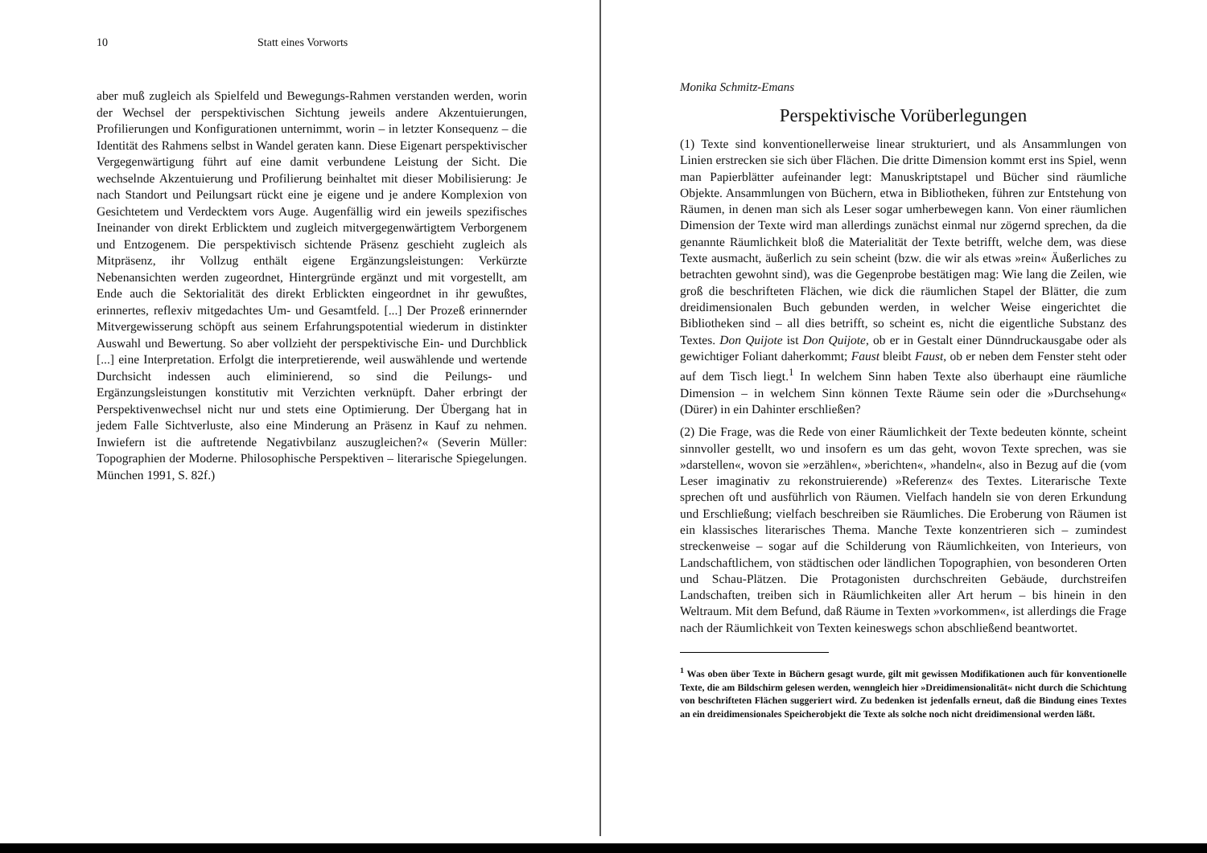10 Statt eines Vorworts
aber muß zugleich als Spielfeld und Bewegungs-Rahmen verstanden werden, worin der Wechsel der perspektivischen Sichtung jeweils andere Akzentuierungen, Profilierungen und Konfigurationen unternimmt, worin – in letzter Konsequenz – die Identität des Rahmens selbst in Wandel geraten kann. Diese Eigenart perspektivischer Vergegenwärtigung führt auf eine damit verbundene Leistung der Sicht. Die wechselnde Akzentuierung und Profilierung beinhaltet mit dieser Mobilisierung: Je nach Standort und Peilungsart rückt eine je eigene und je andere Komplexion von Gesichtetem und Verdecktem vors Auge. Augenfällig wird ein jeweils spezifisches Ineinander von direkt Erblicktem und zugleich mitvergegenwärtigtem Verborgenem und Entzogenem. Die perspektivisch sichtende Präsenz geschieht zugleich als Mitpräsenz, ihr Vollzug enthält eigene Ergänzungsleistungen: Verkürzte Nebenansichten werden zugeordnet, Hintergründe ergänzt und mit vorgestellt, am Ende auch die Sektorialität des direkt Erblickten eingeordnet in ihr gewußtes, erinnertes, reflexiv mitgedachtes Um- und Gesamtfeld. [...] Der Prozeß erinnernder Mitvergewisserung schöpft aus seinem Erfahrungspotential wiederum in distinkter Auswahl und Bewertung. So aber vollzieht der perspektivische Ein- und Durchblick [...] eine Interpretation. Erfolgt die interpretierende, weil auswählende und wertende Durchsicht indessen auch eliminierend, so sind die Peilungs- und Ergänzungsleistungen konstitutiv mit Verzichten verknüpft. Daher erbringt der Perspektivenwechsel nicht nur und stets eine Optimierung. Der Übergang hat in jedem Falle Sichtverluste, also eine Minderung an Präsenz in Kauf zu nehmen. Inwiefern ist die auftretende Negativbilanz auszugleichen?« (Severin Müller: Topographien der Moderne. Philosophische Perspektiven – literarische Spiegelungen. München 1991, S. 82f.)
Monika Schmitz-Emans
Perspektivische Vorüberlegungen
(1) Texte sind konventionellerweise linear strukturiert, und als Ansammlungen von Linien erstrecken sie sich über Flächen. Die dritte Dimension kommt erst ins Spiel, wenn man Papierblätter aufeinander legt: Manuskriptstapel und Bücher sind räumliche Objekte. Ansammlungen von Büchern, etwa in Bibliotheken, führen zur Entstehung von Räumen, in denen man sich als Leser sogar umherbewegen kann. Von einer räumlichen Dimension der Texte wird man allerdings zunächst einmal nur zögernd sprechen, da die genannte Räumlichkeit bloß die Materialität der Texte betrifft, welche dem, was diese Texte ausmacht, äußerlich zu sein scheint (bzw. die wir als etwas »rein« Äußerliches zu betrachten gewohnt sind), was die Gegenprobe bestätigen mag: Wie lang die Zeilen, wie groß die beschrifteten Flächen, wie dick die räumlichen Stapel der Blätter, die zum dreidimensionalen Buch gebunden werden, in welcher Weise eingerichtet die Bibliotheken sind – all dies betrifft, so scheint es, nicht die eigentliche Substanz des Textes. Don Quijote ist Don Quijote, ob er in Gestalt einer Dünndruckausgabe oder als gewichtiger Foliant daherkommt; Faust bleibt Faust, ob er neben dem Fenster steht oder auf dem Tisch liegt.<sup>1</sup> In welchem Sinn haben Texte also überhaupt eine räumliche Dimension – in welchem Sinn können Texte Räume sein oder die »Durchsehung« (Dürer) in ein Dahinter erschließen?
(2) Die Frage, was die Rede von einer Räumlichkeit der Texte bedeuten könnte, scheint sinnvoller gestellt, wo und insofern es um das geht, wovon Texte sprechen, was sie »darstellen«, wovon sie »erzählen«, »berichten«, »handeln«, also in Bezug auf die (vom Leser imaginativ zu rekonstruierende) »Referenz« des Textes. Literarische Texte sprechen oft und ausführlich von Räumen. Vielfach handeln sie von deren Erkundung und Erschließung; vielfach beschreiben sie Räumliches. Die Eroberung von Räumen ist ein klassisches literarisches Thema. Manche Texte konzentrieren sich – zumindest streckenweise – sogar auf die Schilderung von Räumlichkeiten, von Interieurs, von Landschaftlichem, von städtischen oder ländlichen Topographien, von besonderen Orten und Schau-Plätzen. Die Protagonisten durchschreiten Gebäude, durchstreifen Landschaften, treiben sich in Räumlichkeiten aller Art herum – bis hinein in den Weltraum. Mit dem Befund, daß Räume in Texten »vorkommen«, ist allerdings die Frage nach der Räumlichkeit von Texten keineswegs schon abschließend beantwortet.
<sup>1</sup> Was oben über Texte in Büchern gesagt wurde, gilt mit gewissen Modifikationen auch für konventionelle Texte, die am Bildschirm gelesen werden, wenngleich hier »Dreidimensionalität« nicht durch die Schichtung von beschrifteten Flächen suggeriert wird. Zu bedenken ist jedenfalls erneut, daß die Bindung eines Textes an ein dreidimensionales Speicherobjekt die Texte als solche noch nicht dreidimensional werden läßt.